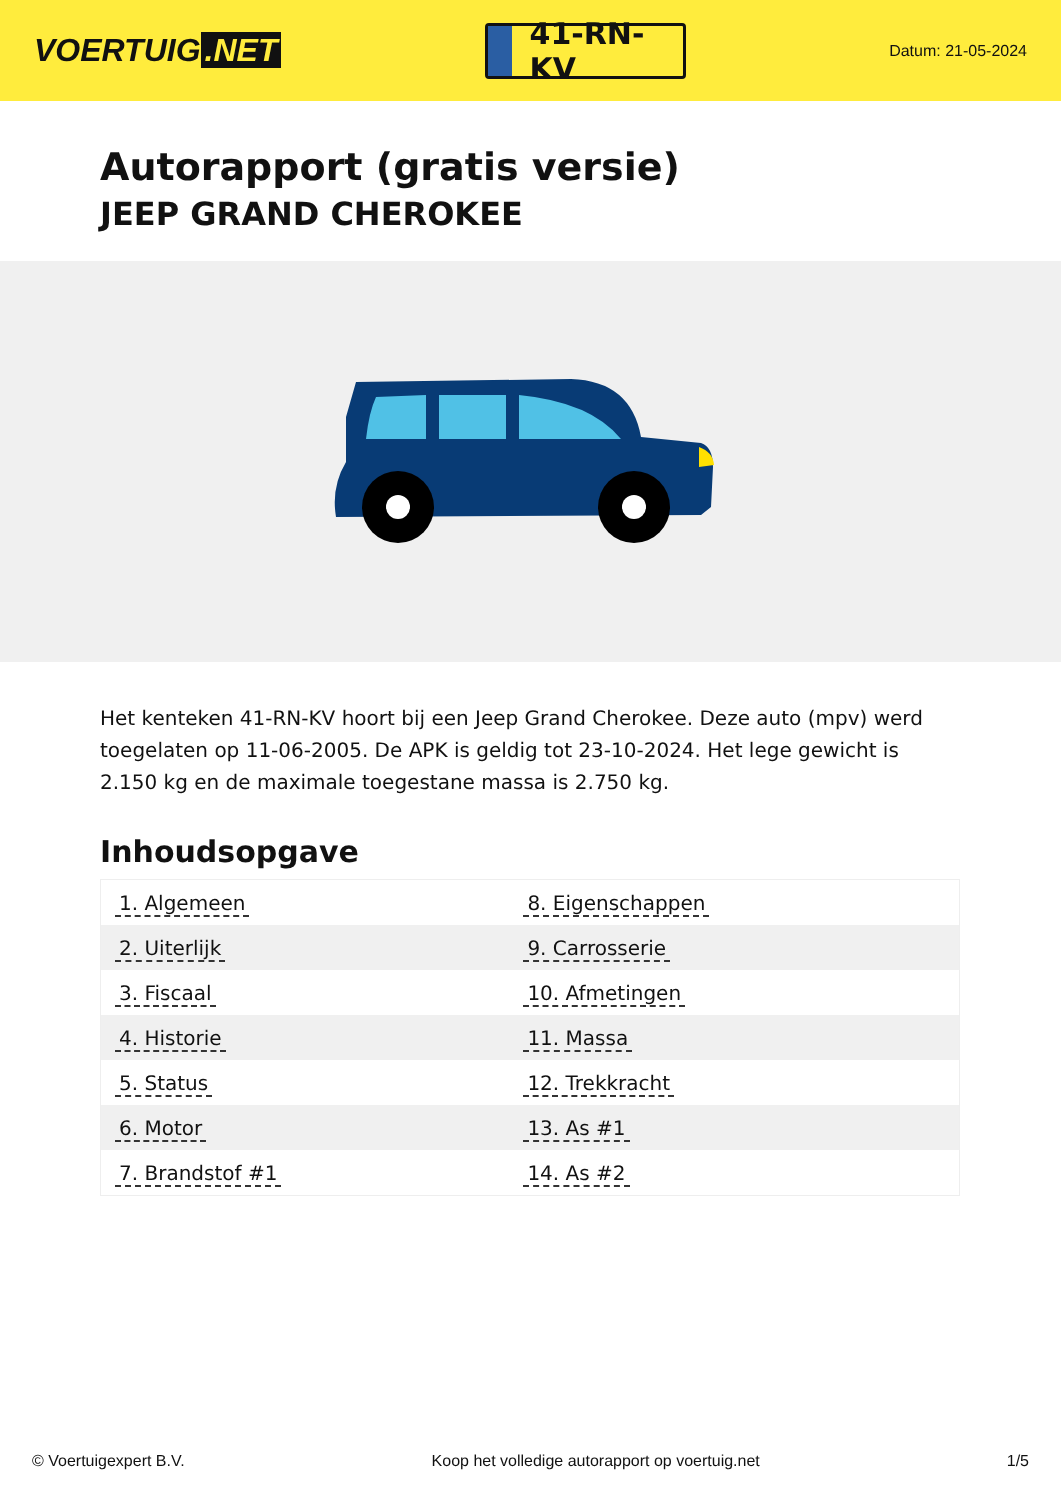VOERTUIG.NET
41-RN-KV
Datum: 21-05-2024
Autorapport (gratis versie)
JEEP GRAND CHEROKEE
Het kenteken 41-RN-KV hoort bij een Jeep Grand Cherokee. Deze auto (mpv) werd toegelaten op 11-06-2005. De APK is geldig tot 23-10-2024. Het lege gewicht is 2.150 kg en de maximale toegestane massa is 2.750 kg.
Inhoudsopgave
| 1. Algemeen | 8. Eigenschappen |
| 2. Uiterlijk | 9. Carrosserie |
| 3. Fiscaal | 10. Afmetingen |
| 4. Historie | 11. Massa |
| 5. Status | 12. Trekkracht |
| 6. Motor | 13. As #1 |
| 7. Brandstof #1 | 14. As #2 |
© Voertuigexpert B.V. Koop het volledige autorapport op voertuig.net 1/5